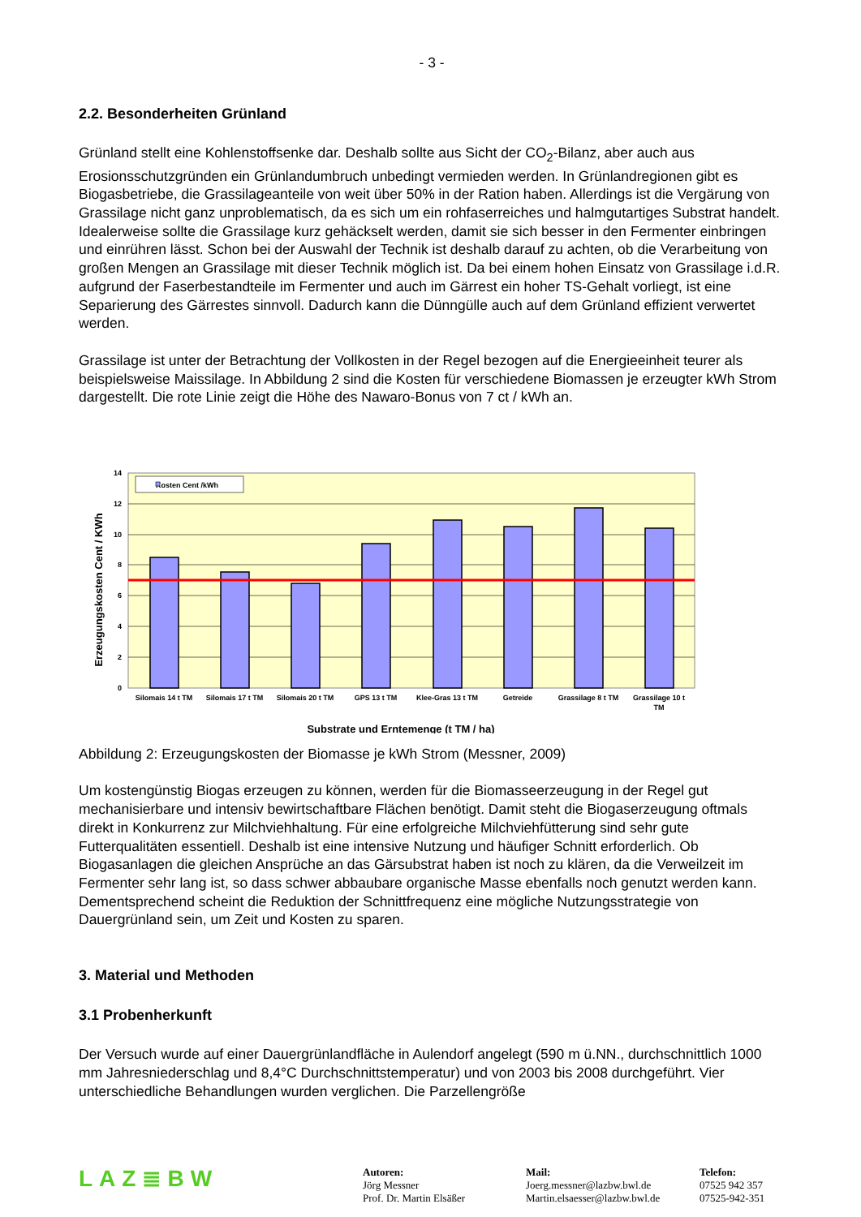- 3 -
2.2. Besonderheiten Grünland
Grünland stellt eine Kohlenstoffsenke dar. Deshalb sollte aus Sicht der CO<sub>2</sub>-Bilanz, aber auch aus Erosionsschutzgründen ein Grünlandumbruch unbedingt vermieden werden. In Grünlandregionen gibt es Biogasbetriebe, die Grassilageanteile von weit über 50% in der Ration haben. Allerdings ist die Vergärung von Grassilage nicht ganz unproblematisch, da es sich um ein rohfaserreiches und halmgutartiges Substrat handelt. Idealerweise sollte die Grassilage kurz gehäckselt werden, damit sie sich besser in den Fermenter einbringen und einrühren lässt. Schon bei der Auswahl der Technik ist deshalb darauf zu achten, ob die Verarbeitung von großen Mengen an Grassilage mit dieser Technik möglich ist. Da bei einem hohen Einsatz von Grassilage i.d.R. aufgrund der Faserbestandteile im Fermenter und auch im Gärrest ein hoher TS-Gehalt vorliegt, ist eine Separierung des Gärrestes sinnvoll. Dadurch kann die Dünngülle auch auf dem Grünland effizient verwertet werden.
Grassilage ist unter der Betrachtung der Vollkosten in der Regel bezogen auf die Energieeinheit teurer als beispielsweise Maissilage. In Abbildung 2 sind die Kosten für verschiedene Biomassen je erzeugter kWh Strom dargestellt. Die rote Linie zeigt die Höhe des Nawaro-Bonus von 7 ct / kWh an.
14
12
10
8
6
4
2
0
Kosten Cent /kWh
Silomais 14 t TM
Silomais 17 t TM
Silomais 20 t TM
GPS 13 t TM
Klee-Gras 13 t TM
Getreide
Grassilage 8 t TM
Grassilage 10 t
TM
Substrate und Erntemenge (t TM / ha)
Erzeugungskosten Cent / KWh
Abbildung 2: Erzeugungskosten der Biomasse je kWh Strom (Messner, 2009)
Um kostengünstig Biogas erzeugen zu können, werden für die Biomasseerzeugung in der Regel gut mechanisierbare und intensiv bewirtschaftbare Flächen benötigt. Damit steht die Biogaserzeugung oftmals direkt in Konkurrenz zur Milchviehhaltung. Für eine erfolgreiche Milchviehfütterung sind sehr gute Futterqualitäten essentiell. Deshalb ist eine intensive Nutzung und häufiger Schnitt erforderlich. Ob Biogasanlagen die gleichen Ansprüche an das Gärsubstrat haben ist noch zu klären, da die Verweilzeit im Fermenter sehr lang ist, so dass schwer abbaubare organische Masse ebenfalls noch genutzt werden kann. Dementsprechend scheint die Reduktion der Schnittfrequenz eine mögliche Nutzungsstrategie von Dauergrünland sein, um Zeit und Kosten zu sparen.
3. Material und Methoden
3.1 Probenherkunft
Der Versuch wurde auf einer Dauergrünlandfläche in Aulendorf angelegt (590 m ü.NN., durchschnittlich 1000 mm Jahresniederschlag und 8,4°C Durchschnittstemperatur) und von 2003 bis 2008 durchgeführt. Vier unterschiedliche Behandlungen wurden verglichen. Die Parzellengröße
LAZ≣BW
Autoren:
Jörg Messner
Prof. Dr. Martin Elsäßer
Mail:
Joerg.messner@lazbw.bwl.de
Martin.elsaesser@lazbw.bwl.de
Telefon:
07525 942 357
07525-942-351